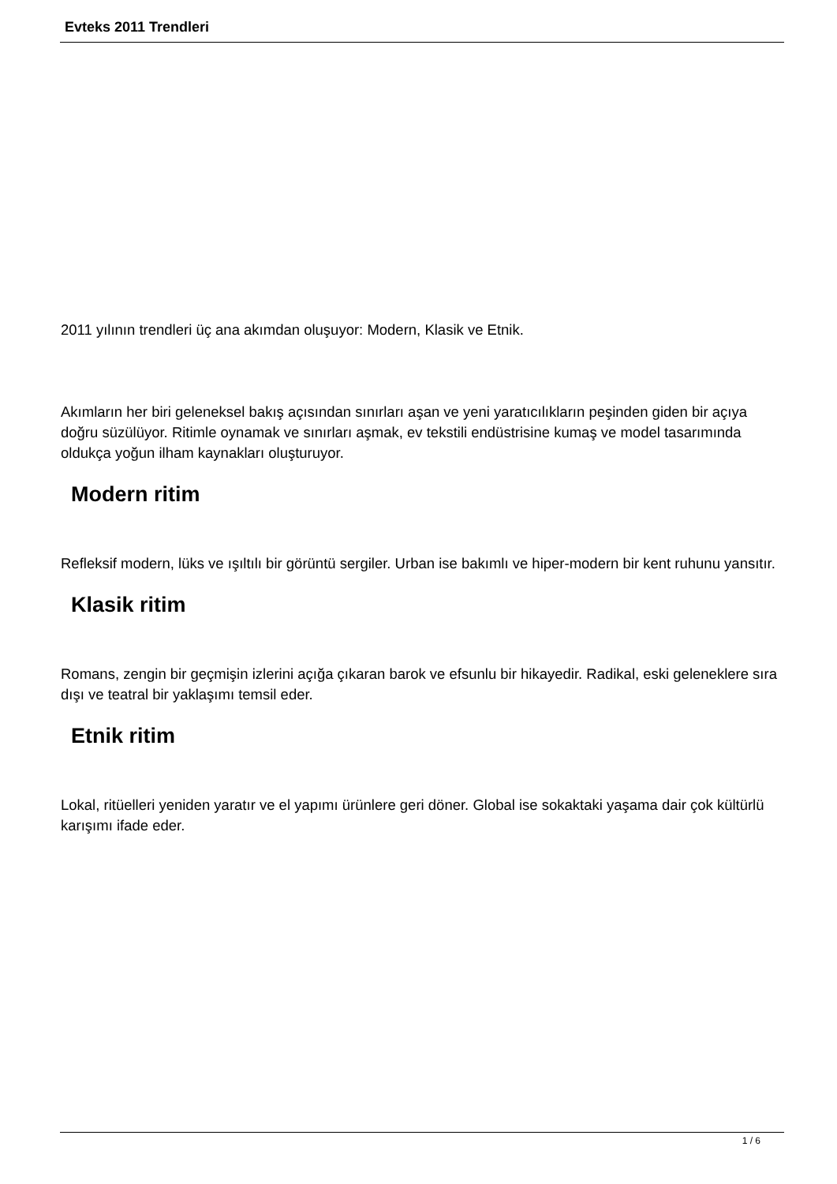Evteks 2011 Trendleri
2011 yılının trendleri üç ana akımdan oluşuyor: Modern, Klasik ve Etnik.
Akımların her biri geleneksel bakış açısından sınırları aşan ve yeni yaratıcılıkların peşinden giden bir açıya doğru süzülüyor. Ritimle oynamak ve sınırları aşmak, ev tekstili endüstrisine kumaş ve model tasarımında oldukça yoğun ilham kaynakları oluşturuyor.
Modern ritim
Refleksif modern, lüks ve ışıltılı bir görüntü sergiler. Urban ise bakımlı ve hiper-modern bir kent ruhunu yansıtır.
Klasik ritim
Romans, zengin bir geçmişin izlerini açığa çıkaran barok ve efsunlu bir hikayedir. Radikal, eski geleneklere sıra dışı ve teatral bir yaklaşımı temsil eder.
Etnik ritim
Lokal, ritüelleri yeniden yaratır ve el yapımı ürünlere geri döner. Global ise sokaktaki yaşama dair çok kültürlü karışımı ifade eder.
1 / 6